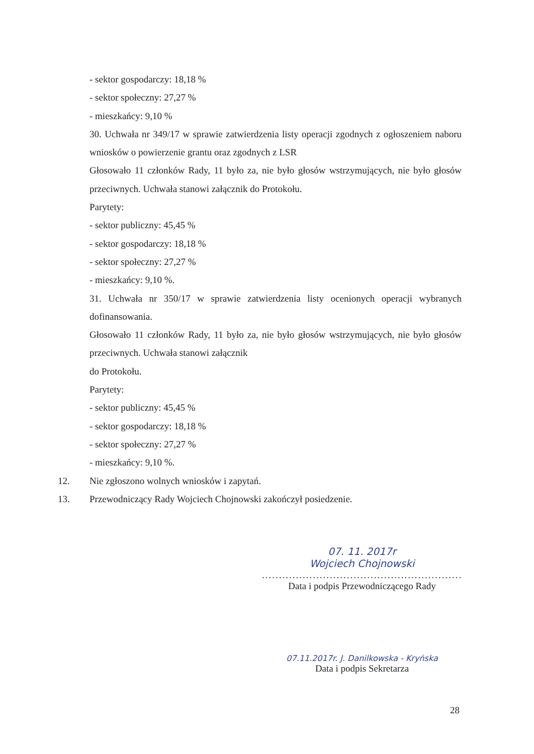- sektor gospodarczy: 18,18 %
- sektor społeczny: 27,27 %
- mieszkańcy: 9,10 %
30. Uchwała nr 349/17 w sprawie zatwierdzenia listy operacji zgodnych z ogłoszeniem naboru wniosków o powierzenie grantu oraz zgodnych z LSR
Głosowało 11 członków Rady, 11 było za, nie było głosów wstrzymujących, nie było głosów przeciwnych. Uchwała stanowi załącznik do Protokołu.
Parytety:
- sektor publiczny: 45,45 %
- sektor gospodarczy: 18,18 %
- sektor społeczny: 27,27 %
- mieszkańcy: 9,10 %.
31. Uchwała nr 350/17 w sprawie zatwierdzenia listy ocenionych operacji wybranych dofinansowania.
Głosowało 11 członków Rady, 11 było za, nie było głosów wstrzymujących, nie było głosów przeciwnych. Uchwała stanowi załącznik
do Protokołu.
Parytety:
- sektor publiczny: 45,45 %
- sektor gospodarczy: 18,18 %
- sektor społeczny: 27,27 %
- mieszkańcy: 9,10 %.
12. Nie zgłoszono wolnych wniosków i zapytań.
13. Przewodniczący Rady Wojciech Chojnowski zakończył posiedzenie.
07. 11. 2017r
Wojciech Chojnowski
...........................................................
Data i podpis Przewodniczącego Rady
07.11.2017r. J. Danilkowska - Kryńska
Data i podpis Sekretarza
28